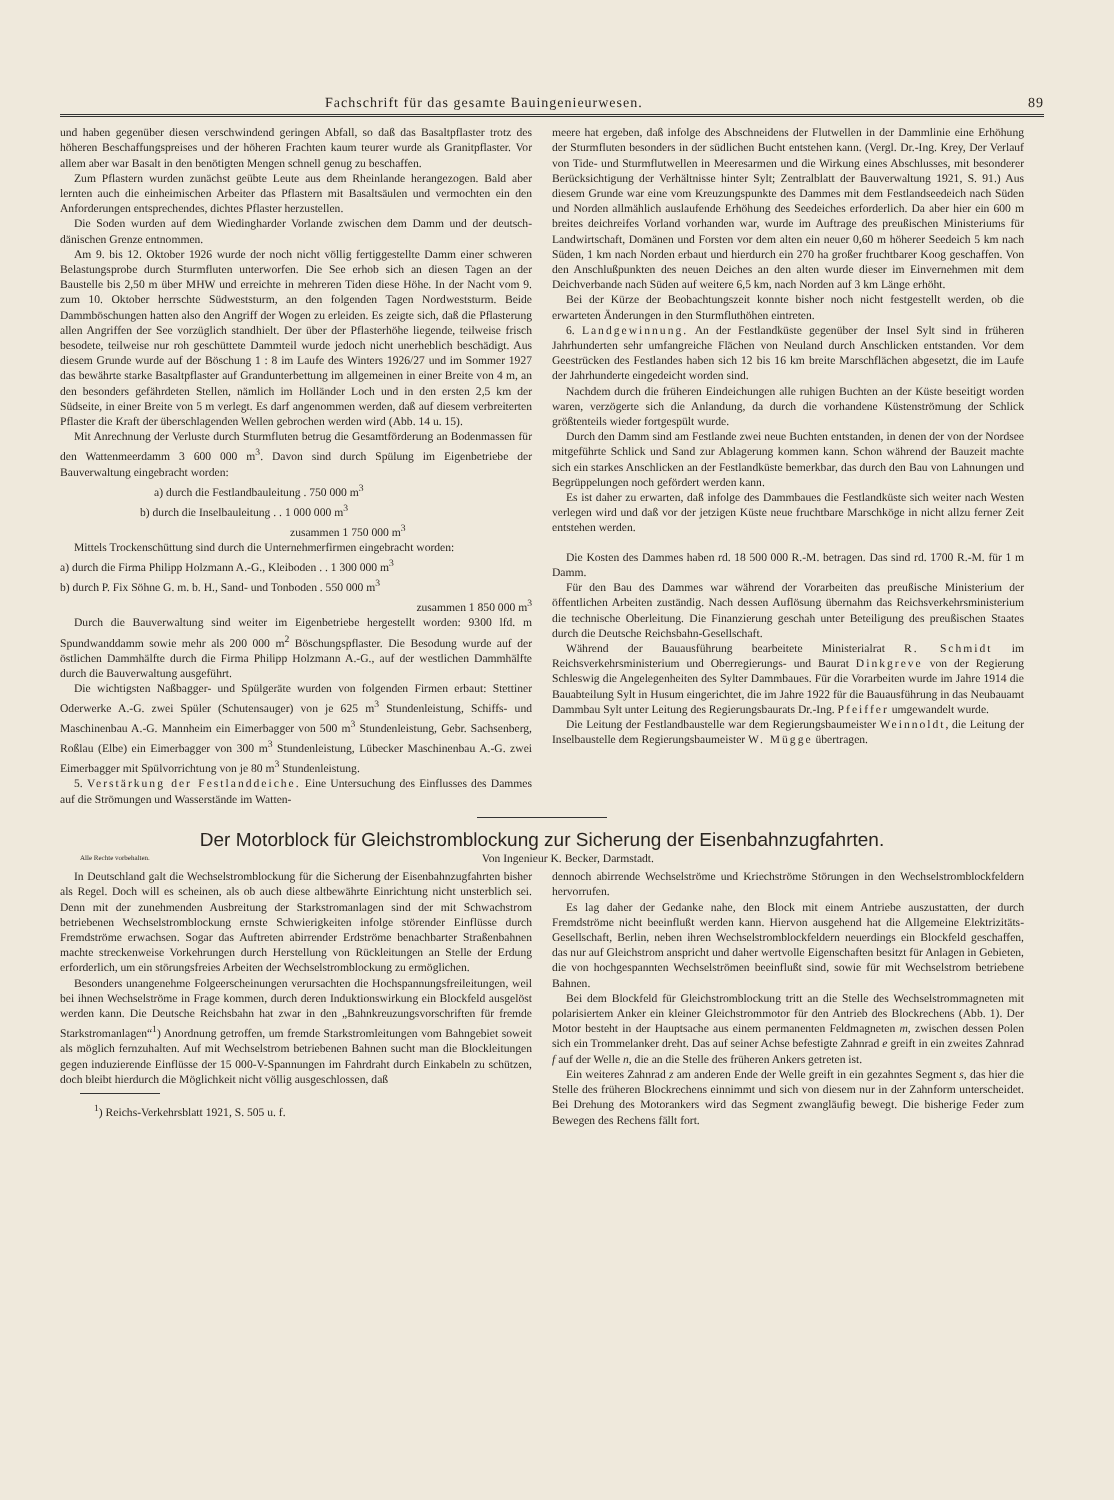Fachschrift für das gesamte Bauingenieurwesen. 89
und haben gegenüber diesen verschwindend geringen Abfall, so daß das Basaltpflaster trotz des höheren Beschaffungspreises und der höheren Frachten kaum teurer wurde als Granitpflaster. Vor allem aber war Basalt in den benötigten Mengen schnell genug zu beschaffen.
Zum Pflastern wurden zunächst geübte Leute aus dem Rheinlande herangezogen. Bald aber lernten auch die einheimischen Arbeiter das Pflastern mit Basaltsäulen und vermochten ein den Anforderungen entsprechendes, dichtes Pflaster herzustellen.
Die Soden wurden auf dem Wiedingharder Vorlande zwischen dem Damm und der deutsch-dänischen Grenze entnommen.
Am 9. bis 12. Oktober 1926 wurde der noch nicht völlig fertiggestellte Damm einer schweren Belastungsprobe durch Sturmfluten unterworfen. Die See erhob sich an diesen Tagen an der Baustelle bis 2,50 m über MHW und erreichte in mehreren Tiden diese Höhe. In der Nacht vom 9. zum 10. Oktober herrschte Südweststurm, an den folgenden Tagen Nordweststurm. Beide Dammböschungen hatten also den Angriff der Wogen zu erleiden. Es zeigte sich, daß die Pflasterung allen Angriffen der See vorzüglich standhielt. Der über der Pflasterhöhe liegende, teilweise frisch besodete, teilweise nur roh geschüttete Dammteil wurde jedoch nicht unerheblich beschädigt. Aus diesem Grunde wurde auf der Böschung 1 : 8 im Laufe des Winters 1926/27 und im Sommer 1927 das bewährte starke Basaltpflaster auf Grandunterbettung im allgemeinen in einer Breite von 4 m, an den besonders gefährdeten Stellen, nämlich im Holländer Loch und in den ersten 2,5 km der Südseite, in einer Breite von 5 m verlegt. Es darf angenommen werden, daß auf diesem verbreiterten Pflaster die Kraft der überschlagenden Wellen gebrochen werden wird (Abb. 14 u. 15).
Mit Anrechnung der Verluste durch Sturmfluten betrug die Gesamtförderung an Bodenmassen für den Wattenmeerdamm 3 600 000 m<sup>3</sup>. Davon sind durch Spülung im Eigenbetriebe der Bauverwaltung eingebracht worden:
a) durch die Festlandbauleitung . 750 000 m<sup>3</sup>
b) durch die Inselbauleitung . . 1 000 000 m<sup>3</sup>
zusammen 1 750 000 m<sup>3</sup>
Mittels Trockenschüttung sind durch die Unternehmerfirmen eingebracht worden:
a) durch die Firma Philipp Holzmann A.-G., Kleiboden . . 1 300 000 m<sup>3</sup>
b) durch P. Fix Söhne G. m. b. H., Sand- und Tonboden . 550 000 m<sup>3</sup>
zusammen 1 850 000 m<sup>3</sup>
Durch die Bauverwaltung sind weiter im Eigenbetriebe hergestellt worden: 9300 lfd. m Spundwanddamm sowie mehr als 200 000 m<sup>2</sup> Böschungspflaster. Die Besodung wurde auf der östlichen Dammhälfte durch die Firma Philipp Holzmann A.-G., auf der westlichen Dammhälfte durch die Bauverwaltung ausgeführt.
Die wichtigsten Naßbagger- und Spülgeräte wurden von folgenden Firmen erbaut: Stettiner Oderwerke A.-G. zwei Spüler (Schutensauger) von je 625 m<sup>3</sup> Stundenleistung, Schiffs- und Maschinenbau A.-G. Mannheim ein Eimerbagger von 500 m<sup>3</sup> Stundenleistung, Gebr. Sachsenberg, Roßlau (Elbe) ein Eimerbagger von 300 m<sup>3</sup> Stundenleistung, Lübecker Maschinenbau A.-G. zwei Eimerbagger mit Spülvorrichtung von je 80 m<sup>3</sup> Stundenleistung.
5. Verstärkung der Festlanddeiche. Eine Untersuchung des Einflusses des Dammes auf die Strömungen und Wasserstände im Watten-
meere hat ergeben, daß infolge des Abschneidens der Flutwellen in der Dammlinie eine Erhöhung der Sturmfluten besonders in der südlichen Bucht entstehen kann. (Vergl. Dr.-Ing. Krey, Der Verlauf von Tide- und Sturmflutwellen in Meeresarmen und die Wirkung eines Abschlusses, mit besonderer Berücksichtigung der Verhältnisse hinter Sylt; Zentralblatt der Bauverwaltung 1921, S. 91.) Aus diesem Grunde war eine vom Kreuzungspunkte des Dammes mit dem Festlandseedeich nach Süden und Norden allmählich auslaufende Erhöhung des Seedeiches erforderlich. Da aber hier ein 600 m breites deichreifes Vorland vorhanden war, wurde im Auftrage des preußischen Ministeriums für Landwirtschaft, Domänen und Forsten vor dem alten ein neuer 0,60 m höherer Seedeich 5 km nach Süden, 1 km nach Norden erbaut und hierdurch ein 270 ha großer fruchtbarer Koog geschaffen. Von den Anschlußpunkten des neuen Deiches an den alten wurde dieser im Einvernehmen mit dem Deichverbande nach Süden auf weitere 6,5 km, nach Norden auf 3 km Länge erhöht.
Bei der Kürze der Beobachtungszeit konnte bisher noch nicht festgestellt werden, ob die erwarteten Änderungen in den Sturmfluthöhen eintreten.
6. Landgewinnung. An der Festlandküste gegenüber der Insel Sylt sind in früheren Jahrhunderten sehr umfangreiche Flächen von Neuland durch Anschlicken entstanden. Vor dem Geestrücken des Festlandes haben sich 12 bis 16 km breite Marschflächen abgesetzt, die im Laufe der Jahrhunderte eingedeicht worden sind.
Nachdem durch die früheren Eindeichungen alle ruhigen Buchten an der Küste beseitigt worden waren, verzögerte sich die Anlandung, da durch die vorhandene Küstenströmung der Schlick größtenteils wieder fortgespült wurde.
Durch den Damm sind am Festlande zwei neue Buchten entstanden, in denen der von der Nordsee mitgeführte Schlick und Sand zur Ablagerung kommen kann. Schon während der Bauzeit machte sich ein starkes Anschlicken an der Festlandküste bemerkbar, das durch den Bau von Lahnungen und Begrüppelungen noch gefördert werden kann.
Es ist daher zu erwarten, daß infolge des Dammbaues die Festlandküste sich weiter nach Westen verlegen wird und daß vor der jetzigen Küste neue fruchtbare Marschköge in nicht allzu ferner Zeit entstehen werden.
Die Kosten des Dammes haben rd. 18 500 000 R.-M. betragen. Das sind rd. 1700 R.-M. für 1 m Damm.
Für den Bau des Dammes war während der Vorarbeiten das preußische Ministerium der öffentlichen Arbeiten zuständig. Nach dessen Auflösung übernahm das Reichsverkehrsministerium die technische Oberleitung. Die Finanzierung geschah unter Beteiligung des preußischen Staates durch die Deutsche Reichsbahn-Gesellschaft.
Während der Bauausführung bearbeitete Ministerialrat R. Schmidt im Reichsverkehrsministerium und Oberregierungs- und Baurat Dinkgreve von der Regierung Schleswig die Angelegenheiten des Sylter Dammbaues. Für die Vorarbeiten wurde im Jahre 1914 die Bauabteilung Sylt in Husum eingerichtet, die im Jahre 1922 für die Bauausführung in das Neubauamt Dammbau Sylt unter Leitung des Regierungsbaurats Dr.-Ing. Pfeiffer umgewandelt wurde.
Die Leitung der Festlandbaustelle war dem Regierungsbaumeister Weinnoldt, die Leitung der Inselbaustelle dem Regierungsbaumeister W. Mügge übertragen.
Der Motorblock für Gleichstromblockung zur Sicherung der Eisenbahnzugfahrten.
Alle Rechte vorbehalten. Von Ingenieur K. Becker, Darmstadt.
In Deutschland galt die Wechselstromblockung für die Sicherung der Eisenbahnzugfahrten bisher als Regel. Doch will es scheinen, als ob auch diese altbewährte Einrichtung nicht unsterblich sei. Denn mit der zunehmenden Ausbreitung der Starkstromanlagen sind der mit Schwachstrom betriebenen Wechselstromblockung ernste Schwierigkeiten infolge störender Einflüsse durch Fremdströme erwachsen. Sogar das Auftreten abirrender Erdströme benachbarter Straßenbahnen machte streckenweise Vorkehrungen durch Herstellung von Rückleitungen an Stelle der Erdung erforderlich, um ein störungsfreies Arbeiten der Wechselstromblockung zu ermöglichen.
Besonders unangenehme Folgeerscheinungen verursachten die Hochspannungsfreileitungen, weil bei ihnen Wechselströme in Frage kommen, durch deren Induktionswirkung ein Blockfeld ausgelöst werden kann. Die Deutsche Reichsbahn hat zwar in den „Bahnkreuzungsvorschriften für fremde Starkstromanlagen“<sup>1</sup>) Anordnung getroffen, um fremde Starkstromleitungen vom Bahngebiet soweit als möglich fernzuhalten. Auf mit Wechselstrom betriebenen Bahnen sucht man die Blockleitungen gegen induzierende Einflüsse der 15 000-V-Spannungen im Fahrdraht durch Einkabeln zu schützen, doch bleibt hierdurch die Möglichkeit nicht völlig ausgeschlossen, daß
<sup>1</sup>) Reichs-Verkehrsblatt 1921, S. 505 u. f.
dennoch abirrende Wechselströme und Kriechströme Störungen in den Wechselstromblockfeldern hervorrufen.
Es lag daher der Gedanke nahe, den Block mit einem Antriebe auszustatten, der durch Fremdströme nicht beeinflußt werden kann. Hiervon ausgehend hat die Allgemeine Elektrizitäts-Gesellschaft, Berlin, neben ihren Wechselstromblockfeldern neuerdings ein Blockfeld geschaffen, das nur auf Gleichstrom anspricht und daher wertvolle Eigenschaften besitzt für Anlagen in Gebieten, die von hochgespannten Wechselströmen beeinflußt sind, sowie für mit Wechselstrom betriebene Bahnen.
Bei dem Blockfeld für Gleichstromblockung tritt an die Stelle des Wechselstrommagneten mit polarisiertem Anker ein kleiner Gleichstrommotor für den Antrieb des Blockrechens (Abb. 1). Der Motor besteht in der Hauptsache aus einem permanenten Feldmagneten m, zwischen dessen Polen sich ein Trommelanker dreht. Das auf seiner Achse befestigte Zahnrad e greift in ein zweites Zahnrad f auf der Welle n, die an die Stelle des früheren Ankers getreten ist.
Ein weiteres Zahnrad z am anderen Ende der Welle greift in ein gezahntes Segment s, das hier die Stelle des früheren Blockrechens einnimmt und sich von diesem nur in der Zahnform unterscheidet. Bei Drehung des Motorankers wird das Segment zwangläufig bewegt. Die bisherige Feder zum Bewegen des Rechens fällt fort.